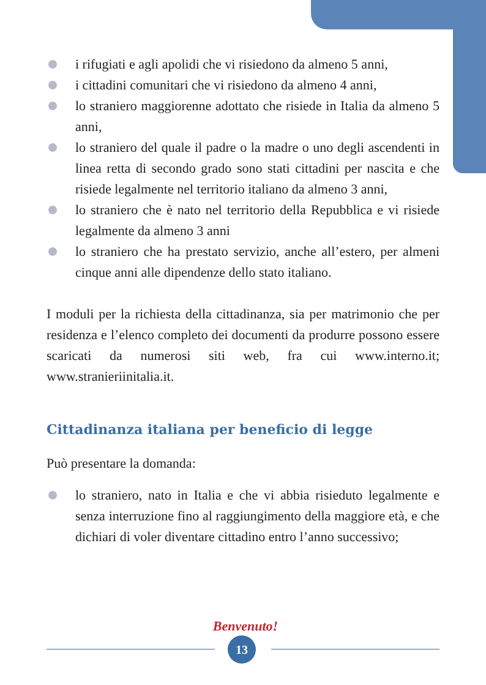i rifugiati e agli apolidi che vi risiedono da almeno 5 anni,
i cittadini comunitari che vi risiedono da almeno 4 anni,
lo straniero maggiorenne adottato che risiede in Italia da almeno 5 anni,
lo straniero del quale il padre o la madre o uno degli ascendenti in linea retta di secondo grado sono stati cittadini per nascita e che risiede legalmente nel territorio italiano da almeno 3 anni,
lo straniero che è nato nel territorio della Repubblica e vi risiede legalmente da almeno 3 anni
lo straniero che ha prestato servizio, anche all’estero, per almeni cinque anni alle dipendenze dello stato italiano.
I moduli per la richiesta della cittadinanza, sia per matrimonio che per residenza e l’elenco completo dei documenti da produrre possono essere scaricati da numerosi siti web, fra cui www.interno.it; www.stranieriinitalia.it.
Cittadinanza italiana per beneficio di legge
Può presentare la domanda:
lo straniero, nato in Italia e che vi abbia risieduto legalmente e senza interruzione fino al raggiungimento della maggiore età, e che dichiari di voler diventare cittadino entro l’anno successivo;
Benvenuto!
13